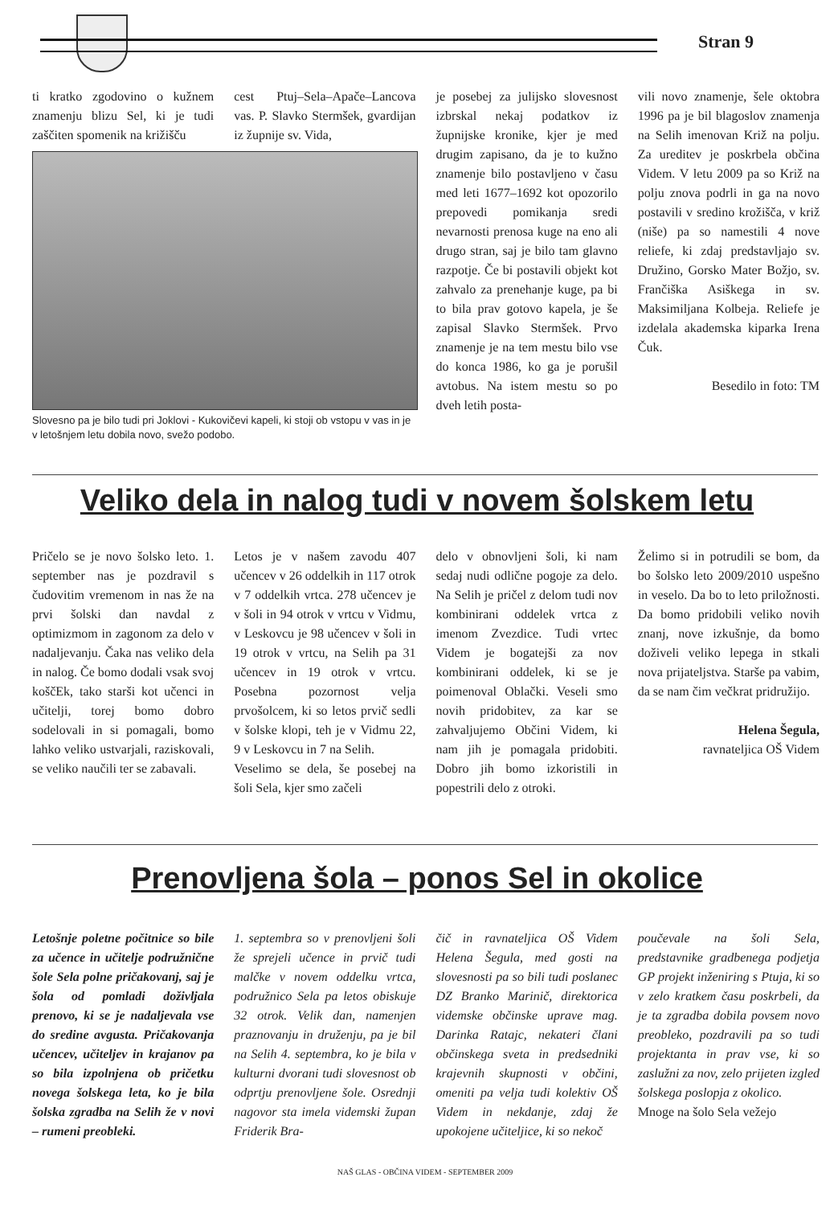Stran 9
ti kratko zgodovino o kužnem znamenju blizu Sel, ki je tudi zaščiten spomenik na križišču
cest Ptuj–Sela–Apače–Lancova vas. P. Slavko Stermšek, gvardijan iz župnije sv. Vida,
Slovesno pa je bilo tudi pri Joklovi - Kukovičevi kapeli, ki stoji ob vstopu v vas in je v letošnjem letu dobila novo, svežo podobo.
je posebej za julijsko slovesnost izbrskal nekaj podatkov iz župnijske kronike, kjer je med drugim zapisano, da je to kužno znamenje bilo postavljeno v času med leti 1677–1692 kot opozorilo prepovedi pomikanja sredi nevarnosti prenosa kuge na eno ali drugo stran, saj je bilo tam glavno razpotje. Če bi postavili objekt kot zahvalo za prenehanje kuge, pa bi to bila prav gotovo kapela, je še zapisal Slavko Stermšek. Prvo znamenje je na tem mestu bilo vse do konca 1986, ko ga je porušil avtobus. Na istem mestu so po dveh letih posta-
vili novo znamenje, šele oktobra 1996 pa je bil blagoslov znamenja na Selih imenovan Križ na polju. Za ureditev je poskrbela občina Videm. V letu 2009 pa so Križ na polju znova podrli in ga na novo postavili v sredino krožišča, v križ (niše) pa so namestili 4 nove reliefe, ki zdaj predstavljajo sv. Družino, Gorsko Mater Božjo, sv. Frančiška Asiškega in sv. Maksimiljana Kolbeja. Reliefe je izdelala akademska kiparka Irena Čuk.
Besedilo in foto: TM
Veliko dela in nalog tudi v novem šolskem letu
Pričelo se je novo šolsko leto. 1. september nas je pozdravil s čudovitim vremenom in nas že na prvi šolski dan navdal z optimizmom in zagonom za delo v nadaljevanju. Čaka nas veliko dela in nalog. Če bomo dodali vsak svoj koščEk, tako starši kot učenci in učitelji, torej bomo dobro sodelovali in si pomagali, bomo lahko veliko ustvarjali, raziskovali, se veliko naučili ter se zabavali.
Letos je v našem zavodu 407 učencev v 26 oddelkih in 117 otrok v 7 oddelkih vrtca. 278 učencev je v šoli in 94 otrok v vrtcu v Vidmu, v Leskovcu je 98 učencev v šoli in 19 otrok v vrtcu, na Selih pa 31 učencev in 19 otrok v vrtcu. Posebna pozornost velja prvošolcem, ki so letos prvič sedli v šolske klopi, teh je v Vidmu 22, 9 v Leskovcu in 7 na Selih.
Veselimo se dela, še posebej na šoli Sela, kjer smo začeli
delo v obnovljeni šoli, ki nam sedaj nudi odlične pogoje za delo. Na Selih je pričel z delom tudi nov kombinirani oddelek vrtca z imenom Zvezdice. Tudi vrtec Videm je bogatejši za nov kombinirani oddelek, ki se je poimenoval Oblački. Veseli smo novih pridobitev, za kar se zahvaljujemo Občini Videm, ki nam jih je pomagala pridobiti. Dobro jih bomo izkoristili in popestrili delo z otroki.
Želimo si in potrudili se bom, da bo šolsko leto 2009/2010 uspešno in veselo. Da bo to leto priložnosti. Da bomo pridobili veliko novih znanj, nove izkušnje, da bomo doživeli veliko lepega in stkali nova prijateljstva. Starše pa vabim, da se nam čim večkrat pridružijo.
Helena Šegula,
ravnateljica OŠ Videm
Prenovljena šola – ponos Sel in okolice
Letošnje poletne počitnice so bile za učence in učitelje podružnične šole Sela polne pričakovanj, saj je šola od pomladi doživljala prenovo, ki se je nadaljevala vse do sredine avgusta. Pričakovanja učencev, učiteljev in krajanov pa so bila izpolnjena ob pričetku novega šolskega leta, ko je bila šolska zgradba na Selih že v novi – rumeni preobleki.
1. septembra so v prenovljeni šoli že sprejeli učence in prvič tudi malčke v novem oddelku vrtca, podružnico Sela pa letos obiskuje 32 otrok. Velik dan, namenjen praznovanju in druženju, pa je bil na Selih 4. septembra, ko je bila v kulturni dvorani tudi slovesnost ob odprtju prenovljene šole. Osrednji nagovor sta imela videmski župan Friderik Bra-
čič in ravnateljica OŠ Videm Helena Šegula, med gosti na slovesnosti pa so bili tudi poslanec DZ Branko Marinič, direktorica videmske občinske uprave mag. Darinka Ratajc, nekateri člani občinskega sveta in predsedniki krajevnih skupnosti v občini, omeniti pa velja tudi kolektiv OŠ Videm in nekdanje, zdaj že upokojene učiteljice, ki so nekoč
poučevale na šoli Sela, predstavnike gradbenega podjetja GP projekt inženiring s Ptuja, ki so v zelo kratkem času poskrbeli, da je ta zgradba dobila povsem novo preobleko, pozdravili pa so tudi projektanta in prav vse, ki so zaslužni za nov, zelo prijeten izgled šolskega poslopja z okolico.
Mnoge na šolo Sela vežejo
NAŠ GLAS - OBČINA VIDEM - SEPTEMBER 2009